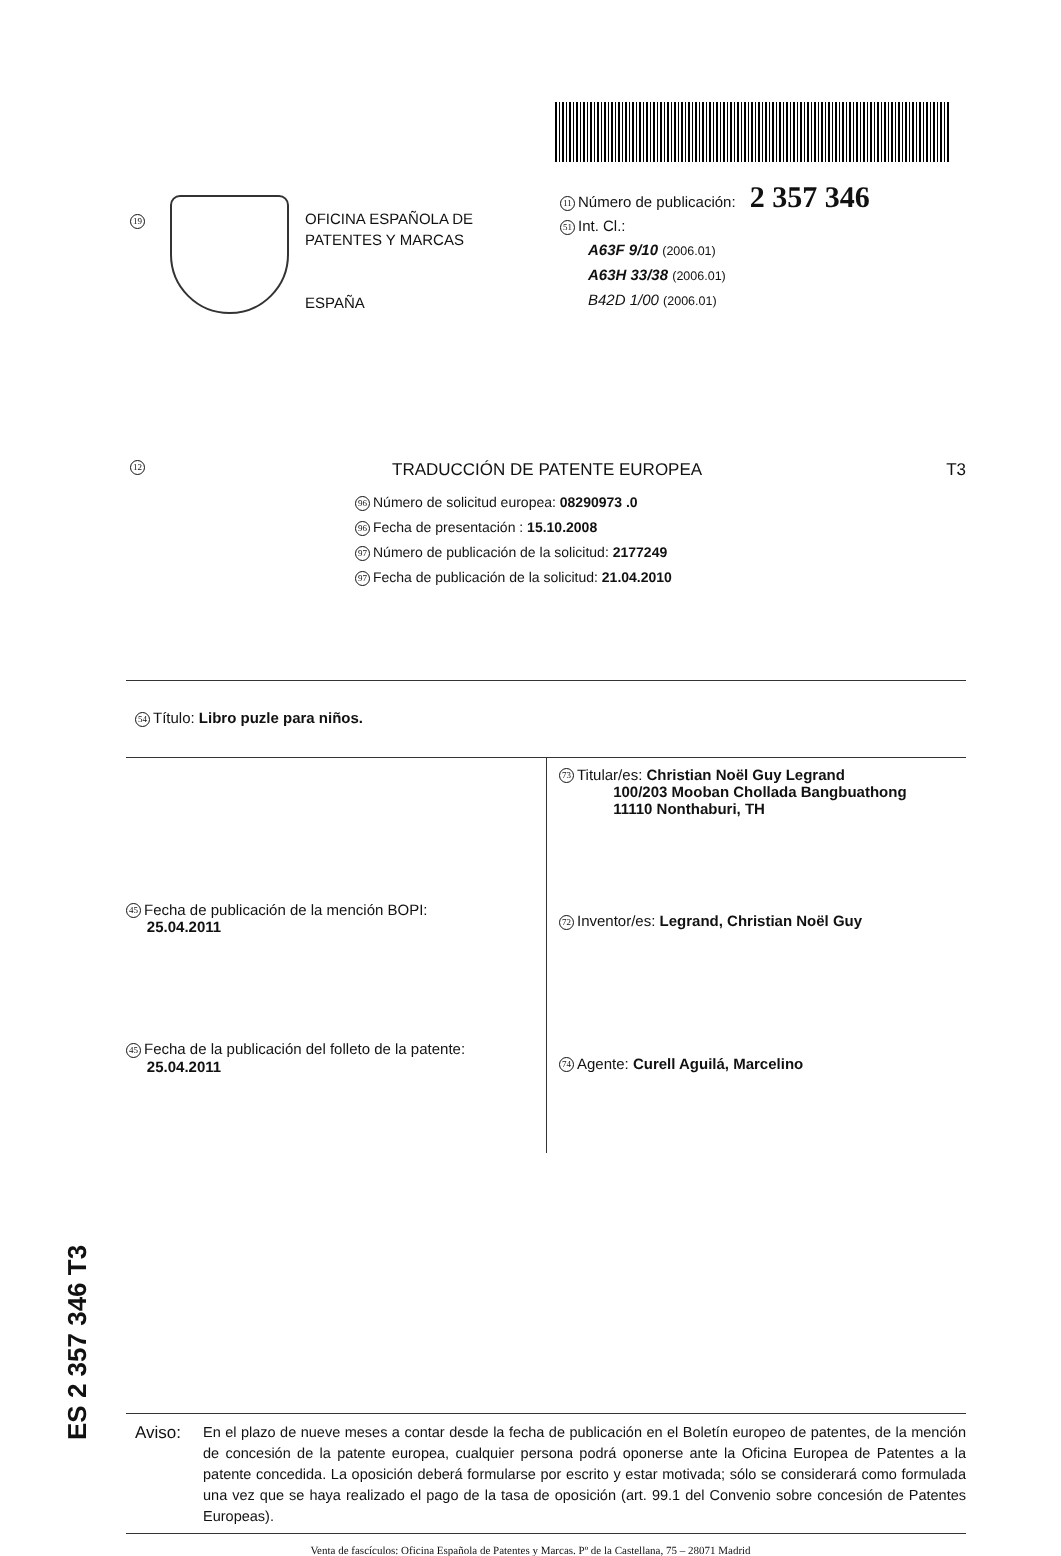19
OFICINA ESPAÑOLA DE
PATENTES Y MARCAS
ESPAÑA
11 Número de publicación: 2 357 346
51 Int. Cl.:
A63F 9/10 (2006.01)
A63H 33/38 (2006.01)
B42D 1/00 (2006.01)
12 TRADUCCIÓN DE PATENTE EUROPEA T3
96 Número de solicitud europea: 08290973 .0
96 Fecha de presentación : 15.10.2008
97 Número de publicación de la solicitud: 2177249
97 Fecha de publicación de la solicitud: 21.04.2010
54 Título: Libro puzle para niños.
45 Fecha de publicación de la mención BOPI:
25.04.2011
45 Fecha de la publicación del folleto de la patente:
25.04.2011
73 Titular/es: Christian Noël Guy Legrand
100/203 Mooban Chollada Bangbuathong
11110 Nonthaburi, TH
72 Inventor/es: Legrand, Christian Noël Guy
74 Agente: Curell Aguilá, Marcelino
Aviso: En el plazo de nueve meses a contar desde la fecha de publicación en el Boletín europeo de patentes, de la mención de concesión de la patente europea, cualquier persona podrá oponerse ante la Oficina Europea de Patentes a la patente concedida. La oposición deberá formularse por escrito y estar motivada; sólo se considerará como formulada una vez que se haya realizado el pago de la tasa de oposición (art. 99.1 del Convenio sobre concesión de Patentes Europeas).
Venta de fascículos: Oficina Española de Patentes y Marcas. Pº de la Castellana, 75 – 28071 Madrid
ES 2 357 346 T3